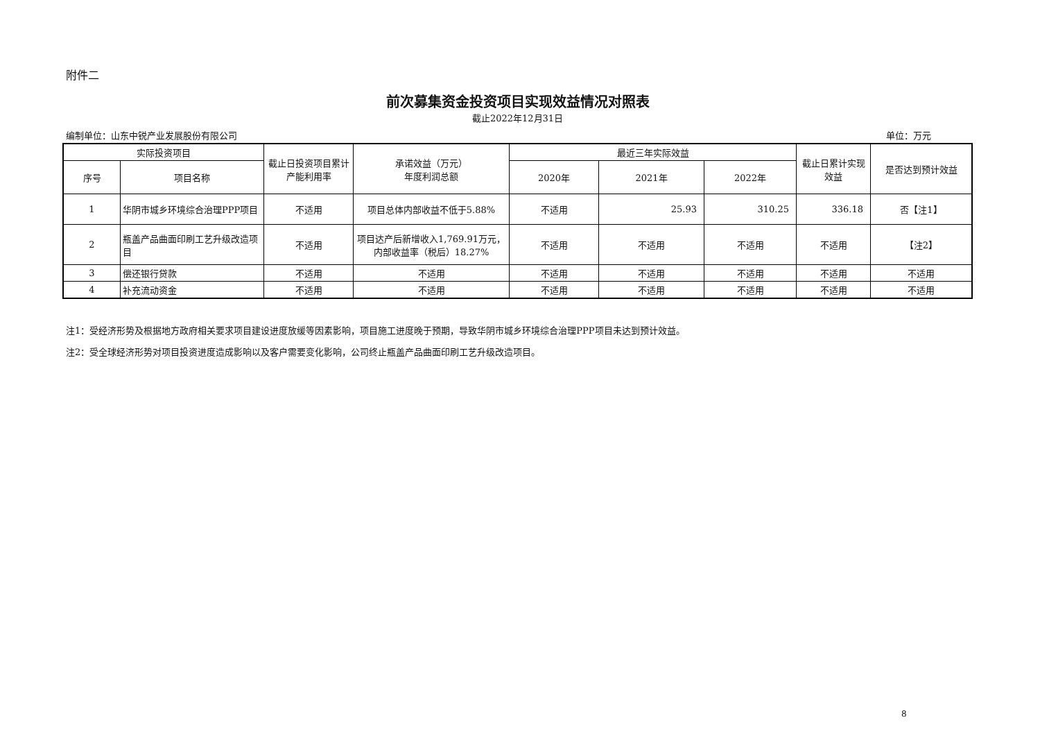附件二
前次募集资金投资项目实现效益情况对照表
截止2022年12月31日
编制单位：山东中锐产业发展股份有限公司 单位：万元
| 实际投资项目 | | 截止日投资项目累计产能利用率 | 承诺效益（万元） 年度利润总额 | 最近三年实际效益 | | | 截止日累计实现效益 | 是否达到预计效益 |
| --- | --- | --- | --- | --- | --- | --- | --- | --- |
| 序号 | 项目名称 | | | 2020年 | 2021年 | 2022年 | | |
| 1 | 华阴市城乡环境综合治理PPP项目 | 不适用 | 项目总体内部收益不低于5.88% | 不适用 | 25.93 | 310.25 | 336.18 | 否【注1】 |
| 2 | 瓶盖产品曲面印刷工艺升级改造项目 | 不适用 | 项目达产后新增收入1,769.91万元，内部收益率（税后）18.27% | 不适用 | 不适用 | 不适用 | 不适用 | 【注2】 |
| 3 | 偿还银行贷款 | 不适用 | 不适用 | 不适用 | 不适用 | 不适用 | 不适用 | 不适用 |
| 4 | 补充流动资金 | 不适用 | 不适用 | 不适用 | 不适用 | 不适用 | 不适用 | 不适用 |
注1：受经济形势及根据地方政府相关要求项目建设进度放缓等因素影响，项目施工进度晚于预期，导致华阴市城乡环境综合治理PPP项目未达到预计效益。
注2：受全球经济形势对项目投资进度造成影响以及客户需要变化影响，公司终止瓶盖产品曲面印刷工艺升级改造项目。
8